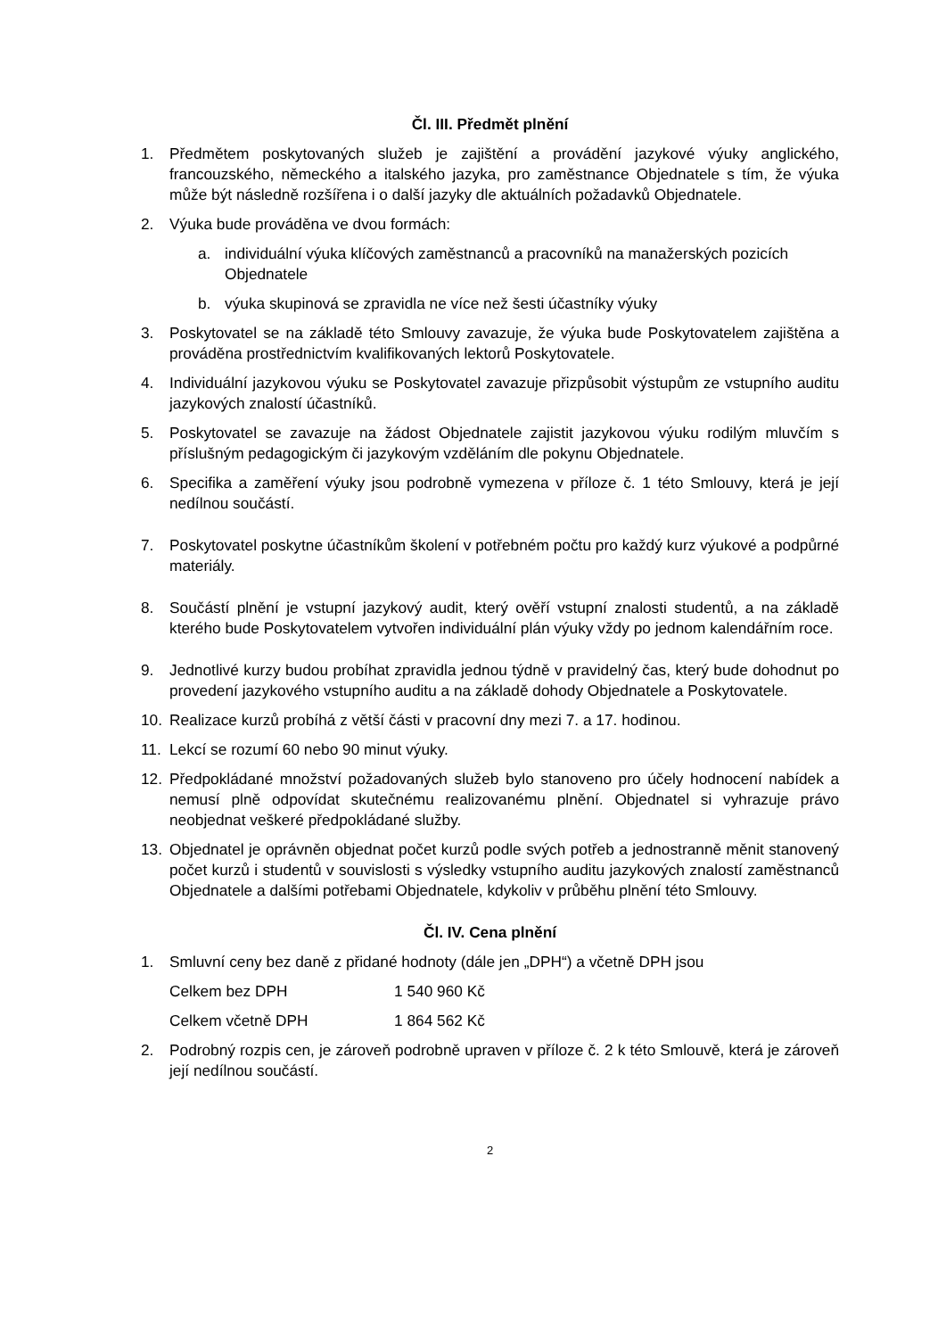Čl. III. Předmět plnění
1. Předmětem poskytovaných služeb je zajištění a provádění jazykové výuky anglického, francouzského, německého a italského jazyka, pro zaměstnance Objednatele s tím, že výuka může být následně rozšířena i o další jazyky dle aktuálních požadavků Objednatele.
2. Výuka bude prováděna ve dvou formách:
a. individuální výuka klíčových zaměstnanců a pracovníků na manažerských pozicích Objednatele
b. výuka skupinová se zpravidla ne více než šesti účastníky výuky
3. Poskytovatel se na základě této Smlouvy zavazuje, že výuka bude Poskytovatelem zajištěna a prováděna prostřednictvím kvalifikovaných lektorů Poskytovatele.
4. Individuální jazykovou výuku se Poskytovatel zavazuje přizpůsobit výstupům ze vstupního auditu jazykových znalostí účastníků.
5. Poskytovatel se zavazuje na žádost Objednatele zajistit jazykovou výuku rodilým mluvčím s příslušným pedagogickým či jazykovým vzděláním dle pokynu Objednatele.
6. Specifika a zaměření výuky jsou podrobně vymezena v příloze č. 1 této Smlouvy, která je její nedílnou součástí.
7. Poskytovatel poskytne účastníkům školení v potřebném počtu pro každý kurz výukové a podpůrné materiály.
8. Součástí plnění je vstupní jazykový audit, který ověří vstupní znalosti studentů, a na základě kterého bude Poskytovatelem vytvořen individuální plán výuky vždy po jednom kalendářním roce.
9. Jednotlivé kurzy budou probíhat zpravidla jednou týdně v pravidelný čas, který bude dohodnut po provedení jazykového vstupního auditu a na základě dohody Objednatele a Poskytovatele.
10. Realizace kurzů probíhá z větší části v pracovní dny mezi 7. a 17. hodinou.
11. Lekcí se rozumí 60 nebo 90 minut výuky.
12. Předpokládané množství požadovaných služeb bylo stanoveno pro účely hodnocení nabídek a nemusí plně odpovídat skutečnému realizovanému plnění. Objednatel si vyhrazuje právo neobjednat veškeré předpokládané služby.
13. Objednatel je oprávněn objednat počet kurzů podle svých potřeb a jednostranně měnit stanovený počet kurzů i studentů v souvislosti s výsledky vstupního auditu jazykových znalostí zaměstnanců Objednatele a dalšími potřebami Objednatele, kdykoliv v průběhu plnění této Smlouvy.
Čl. IV. Cena plnění
1. Smluvní ceny bez daně z přidané hodnoty (dále jen „DPH“) a včetně DPH jsou
Celkem bez DPH 1 540 960 Kč
Celkem včetně DPH 1 864 562 Kč
2. Podrobný rozpis cen, je zároveň podrobně upraven v příloze č. 2 k této Smlouvě, která je zároveň její nedílnou součástí.
2